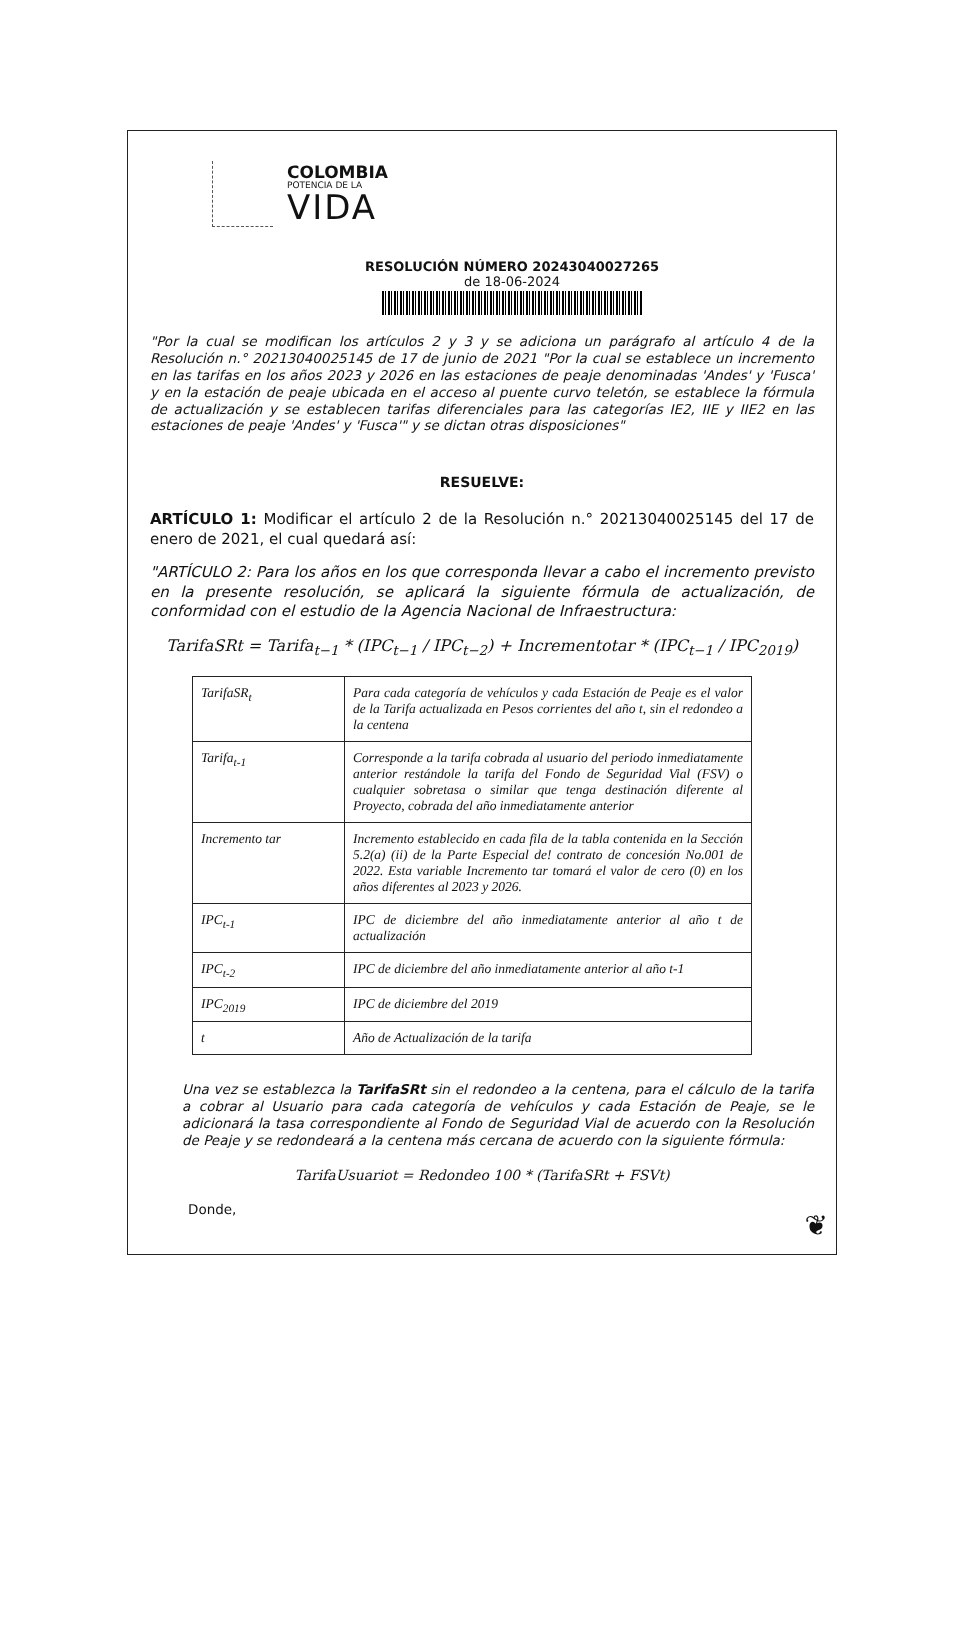COLOMBIA
POTENCIA DE LA
VIDA
RESOLUCIÓN NÚMERO 20243040027265
de 18-06-2024
"Por la cual se modifican los artículos 2 y 3 y se adiciona un parágrafo al artículo 4 de la Resolución n.° 20213040025145 de 17 de junio de 2021 "Por la cual se establece un incremento en las tarifas en los años 2023 y 2026 en las estaciones de peaje denominadas 'Andes' y 'Fusca' y en la estación de peaje ubicada en el acceso al puente curvo teletón, se establece la fórmula de actualización y se establecen tarifas diferenciales para las categorías IE2, IIE y IIE2 en las estaciones de peaje 'Andes' y 'Fusca'" y se dictan otras disposiciones"
RESUELVE:
ARTÍCULO 1: Modificar el artículo 2 de la Resolución n.° 20213040025145 del 17 de enero de 2021, el cual quedará así:
"ARTÍCULO 2: Para los años en los que corresponda llevar a cabo el incremento previsto en la presente resolución, se aplicará la siguiente fórmula de actualización, de conformidad con el estudio de la Agencia Nacional de Infraestructura:
TarifaSRt = Tarifa<sub>t−1</sub> * (IPC<sub>t−1</sub> / IPC<sub>t−2</sub>) + Incrementotar * (IPC<sub>t−1</sub> / IPC<sub>2019</sub>)
| TarifaSR<sub>t</sub> | Para cada categoría de vehículos y cada Estación de Peaje es el valor de la Tarifa actualizada en Pesos corrientes del año t, sin el redondeo a la centena |
| Tarifa<sub>t-1</sub> | Corresponde a la tarifa cobrada al usuario del periodo inmediatamente anterior restándole la tarifa del Fondo de Seguridad Vial (FSV) o cualquier sobretasa o similar que tenga destinación diferente al Proyecto, cobrada del año inmediatamente anterior |
| Incremento tar | Incremento establecido en cada fila de la tabla contenida en la Sección 5.2(a) (ii) de la Parte Especial de! contrato de concesión No.001 de 2022. Esta variable Incremento tar tomará el valor de cero (0) en los años diferentes al 2023 y 2026. |
| IPC<sub>t-1</sub> | IPC de diciembre del año inmediatamente anterior al año t de actualización |
| IPC<sub>t-2</sub> | IPC de diciembre del año inmediatamente anterior al año t-1 |
| IPC<sub>2019</sub> | IPC de diciembre del 2019 |
| t | Año de Actualización de la tarifa |
Una vez se establezca la TarifaSRt sin el redondeo a la centena, para el cálculo de la tarifa a cobrar al Usuario para cada categoría de vehículos y cada Estación de Peaje, se le adicionará la tasa correspondiente al Fondo de Seguridad Vial de acuerdo con la Resolución de Peaje y se redondeará a la centena más cercana de acuerdo con la siguiente fórmula:
TarifaUsuariot = Redondeo 100 * (TarifaSRt + FSVt)
Donde,
❦